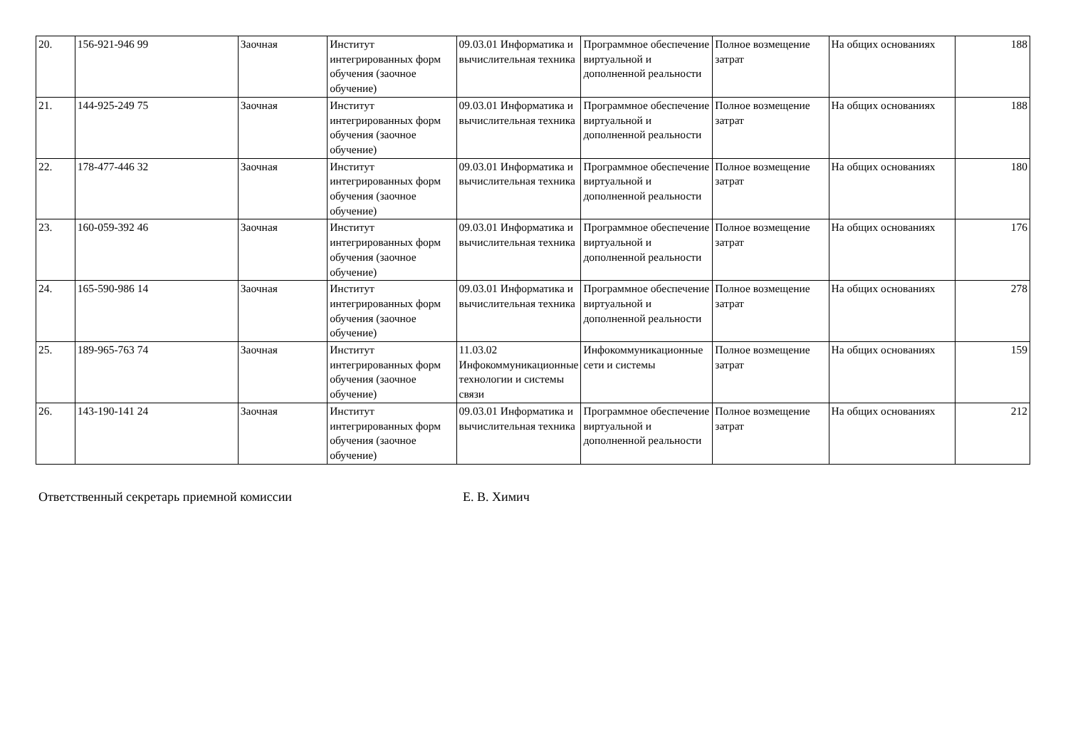| 20. | 156-921-946 99 | Заочная | Институт интегрированных форм обучения (заочное обучение) | 09.03.01 Информатика и вычислительная техника | Программное обеспечение виртуальной и дополненной реальности | Полное возмещение затрат | На общих основаниях | 188 |
| 21. | 144-925-249 75 | Заочная | Институт интегрированных форм обучения (заочное обучение) | 09.03.01 Информатика и вычислительная техника | Программное обеспечение виртуальной и дополненной реальности | Полное возмещение затрат | На общих основаниях | 188 |
| 22. | 178-477-446 32 | Заочная | Институт интегрированных форм обучения (заочное обучение) | 09.03.01 Информатика и вычислительная техника | Программное обеспечение виртуальной и дополненной реальности | Полное возмещение затрат | На общих основаниях | 180 |
| 23. | 160-059-392 46 | Заочная | Институт интегрированных форм обучения (заочное обучение) | 09.03.01 Информатика и вычислительная техника | Программное обеспечение виртуальной и дополненной реальности | Полное возмещение затрат | На общих основаниях | 176 |
| 24. | 165-590-986 14 | Заочная | Институт интегрированных форм обучения (заочное обучение) | 09.03.01 Информатика и вычислительная техника | Программное обеспечение виртуальной и дополненной реальности | Полное возмещение затрат | На общих основаниях | 278 |
| 25. | 189-965-763 74 | Заочная | Институт интегрированных форм обучения (заочное обучение) | 11.03.02 Инфокоммуникационные технологии и системы связи | Инфокоммуникационные сети и системы | Полное возмещение затрат | На общих основаниях | 159 |
| 26. | 143-190-141 24 | Заочная | Институт интегрированных форм обучения (заочное обучение) | 09.03.01 Информатика и вычислительная техника | Программное обеспечение виртуальной и дополненной реальности | Полное возмещение затрат | На общих основаниях | 212 |
Ответственный секретарь приемной комиссии Е. В. Химич